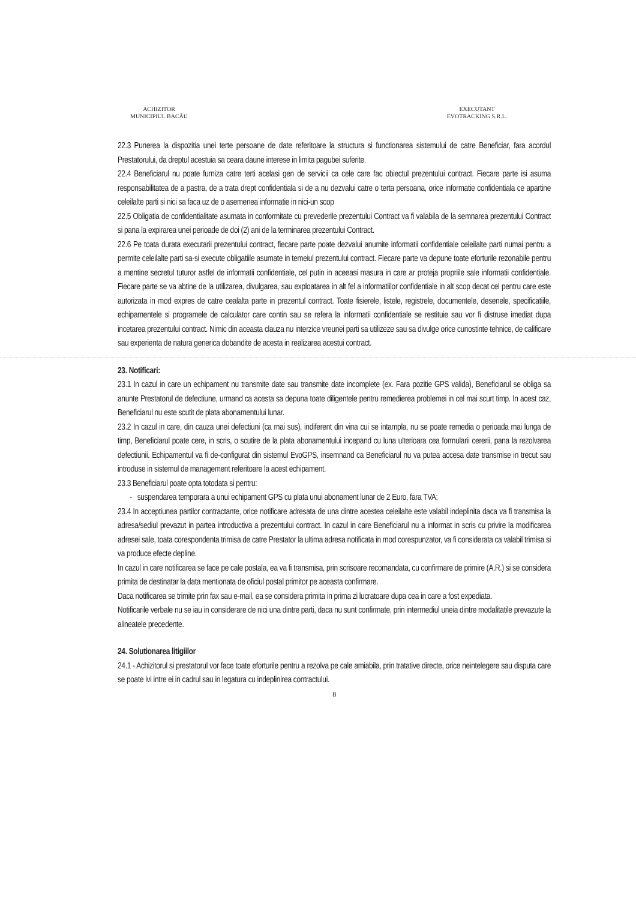ACHIZITOR
MUNICIPIUL BACĂU
EXECUTANT
EVOTRACKING S.R.L.
22.3 Punerea la dispozitia unei terte persoane de date referitoare la structura si functionarea sistemului de catre Beneficiar, fara acordul Prestatorului, da dreptul acestuia sa ceara daune interese in limita pagubei suferite.
22.4 Beneficiarul nu poate furniza catre terti acelasi gen de servicii ca cele care fac obiectul prezentului contract. Fiecare parte isi asuma responsabilitatea de a pastra, de a trata drept confidentiala si de a nu dezvalui catre o terta persoana, orice informatie confidentiala ce apartine celeilalte parti si nici sa faca uz de o asemenea informatie in nici-un scop
22.5 Obligatia de confidentialitate asumata in conformitate cu prevederile prezentului Contract va fi valabila de la semnarea prezentului Contract si pana la expirarea unei perioade de doi (2) ani de la terminarea prezentului Contract.
22.6 Pe toata durata executarii prezentului contract, fiecare parte poate dezvalui anumite informatii confidentiale celeilalte parti numai pentru a permite celeilalte parti sa-si execute obligatiile asumate in temeiul prezentului contract. Fiecare parte va depune toate eforturile rezonabile pentru a mentine secretul tuturor astfel de informatii confidentiale, cel putin in aceeasi masura in care ar proteja propriile sale informatii confidentiale. Fiecare parte se va abtine de la utilizarea, divulgarea, sau exploatarea in alt fel a informatiilor confidentiale in alt scop decat cel pentru care este autorizata in mod expres de catre cealalta parte in prezentul contract. Toate fisierele, listele, registrele, documentele, desenele, specificatiile, echipamentele si programele de calculator care contin sau se refera la informatii confidentiale se restituie sau vor fi distruse imediat dupa incetarea prezentului contract. Nimic din aceasta clauza nu interzice vreunei parti sa utilizeze sau sa divulge orice cunostinte tehnice, de calificare sau experienta de natura generica dobandite de acesta in realizarea acestui contract.
23. Notificari:
23.1 In cazul in care un echipament nu transmite date sau transmite date incomplete (ex. Fara pozitie GPS valida), Beneficiarul se obliga sa anunte Prestatorul de defectiune, urmand ca acesta sa depuna toate diligentele pentru remedierea problemei in cel mai scurt timp. In acest caz, Beneficiarul nu este scutit de plata abonamentului lunar.
23.2 In cazul in care, din cauza unei defectiuni (ca mai sus), indiferent din vina cui se intampla, nu se poate remedia o perioada mai lunga de timp, Beneficiarul poate cere, in scris, o scutire de la plata abonamentului incepand cu luna ulterioara cea formularii cererii, pana la rezolvarea defectiunii. Echipamentul va fi de-configurat din sistemul EvoGPS, insemnand ca Beneficiarul nu va putea accesa date transmise in trecut sau introduse in sistemul de management referitoare la acest echipament.
23.3 Beneficiarul poate opta totodata si pentru:
- suspendarea temporara a unui echipament GPS cu plata unui abonament lunar de 2 Euro, fara TVA;
23.4 In acceptiunea partilor contractante, orice notificare adresata de una dintre acestea celeilalte este valabil indeplinita daca va fi transmisa la adresa/sediul prevazut in partea introductiva a prezentului contract. In cazul in care Beneficiarul nu a informat in scris cu privire la modificarea adresei sale, toata corespondenta trimisa de catre Prestator la ultima adresa notificata in mod corespunzator, va fi considerata ca valabil trimisa si va produce efecte depline.
In cazul in care notificarea se face pe cale postala, ea va fi transmisa, prin scrisoare recomandata, cu confirmare de primire (A.R.) si se considera primita de destinatar la data mentionata de oficiul postal primitor pe aceasta confirmare.
Daca notificarea se trimite prin fax sau e-mail, ea se considera primita in prima zi lucratoare dupa cea in care a fost expediata.
Notificarile verbale nu se iau in considerare de nici una dintre parti, daca nu sunt confirmate, prin intermediul uneia dintre modalitatile prevazute la alineatele precedente.
24. Solutionarea litigiilor
24.1 - Achizitorul si prestatorul vor face toate eforturile pentru a rezolva pe cale amiabila, prin tratative directe, orice neintelegere sau disputa care se poate ivi intre ei in cadrul sau in legatura cu indeplinirea contractului.
8